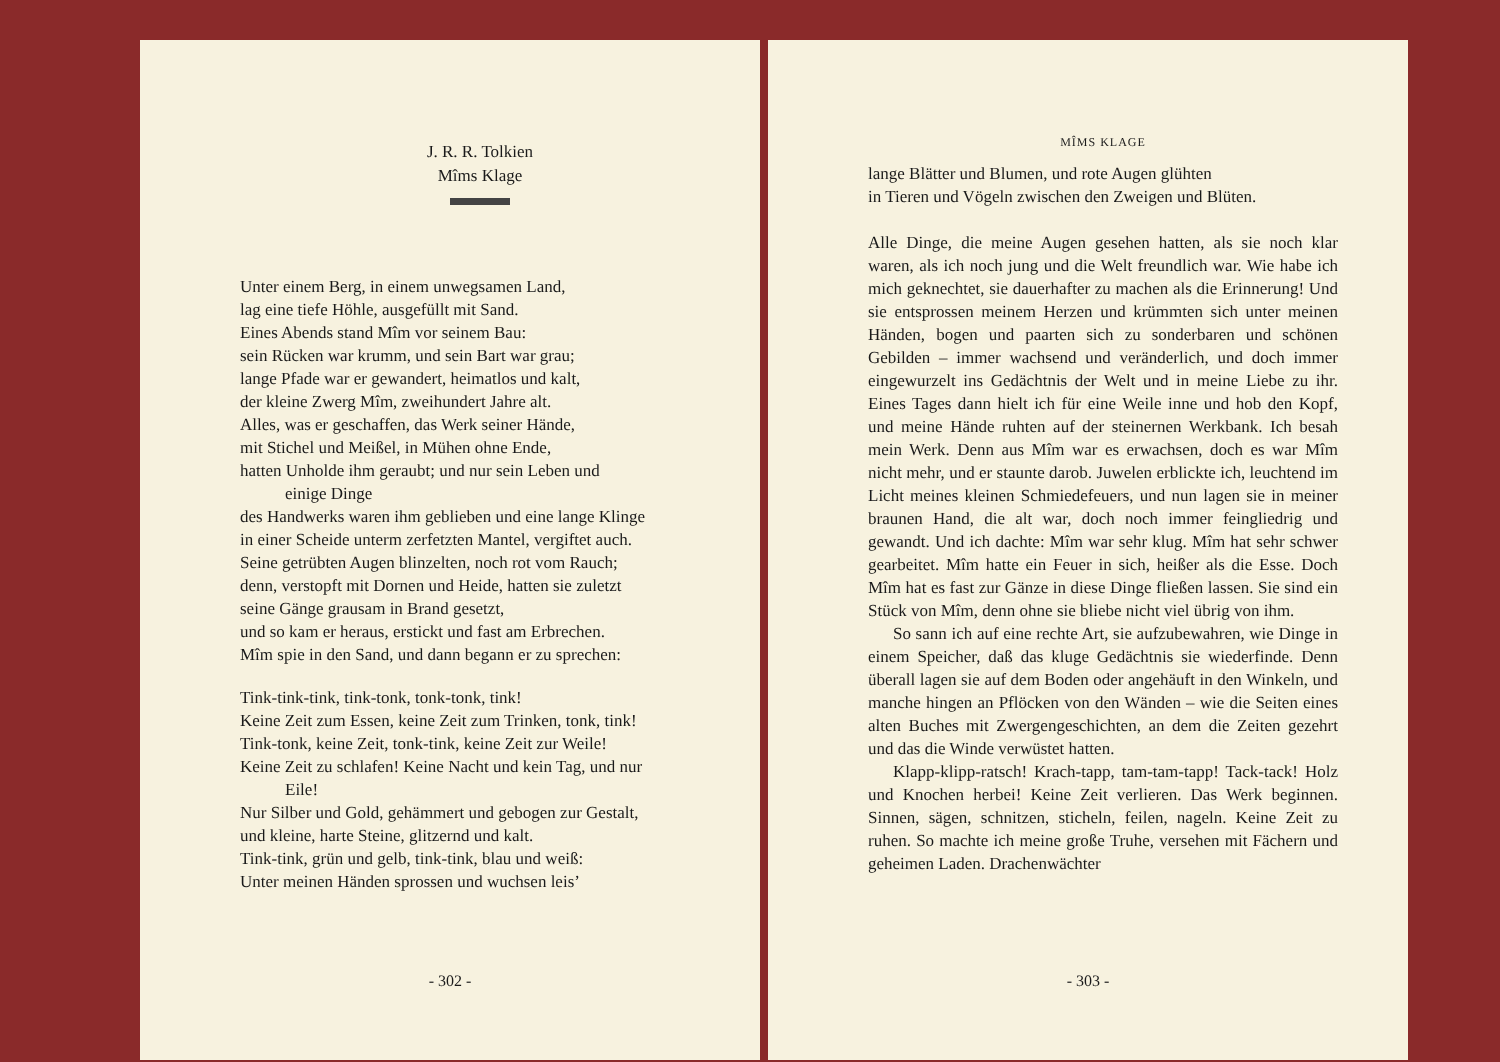J. R. R. Tolkien
Mîms Klage
Unter einem Berg, in einem unwegsamen Land,
lag eine tiefe Höhle, ausgefüllt mit Sand.
Eines Abends stand Mîm vor seinem Bau:
sein Rücken war krumm, und sein Bart war grau;
lange Pfade war er gewandert, heimatlos und kalt,
der kleine Zwerg Mîm, zweihundert Jahre alt.
Alles, was er geschaffen, das Werk seiner Hände,
mit Stichel und Meißel, in Mühen ohne Ende,
hatten Unholde ihm geraubt; und nur sein Leben und
einige Dinge
des Handwerks waren ihm geblieben und eine lange Klinge
in einer Scheide unterm zerfetzten Mantel, vergiftet auch.
Seine getrübten Augen blinzelten, noch rot vom Rauch;
denn, verstopft mit Dornen und Heide, hatten sie zuletzt
seine Gänge grausam in Brand gesetzt,
und so kam er heraus, erstickt und fast am Erbrechen.
Mîm spie in den Sand, und dann begann er zu sprechen:
Tink-tink-tink, tink-tonk, tonk-tonk, tink!
Keine Zeit zum Essen, keine Zeit zum Trinken, tonk, tink!
Tink-tonk, keine Zeit, tonk-tink, keine Zeit zur Weile!
Keine Zeit zu schlafen! Keine Nacht und kein Tag, und nur
Eile!
Nur Silber und Gold, gehämmert und gebogen zur Gestalt,
und kleine, harte Steine, glitzernd und kalt.
Tink-tink, grün und gelb, tink-tink, blau und weiß:
Unter meinen Händen sprossen und wuchsen leis’
- 302 -
MÎMS KLAGE
lange Blätter und Blumen, und rote Augen glühten
in Tieren und Vögeln zwischen den Zweigen und Blüten.
Alle Dinge, die meine Augen gesehen hatten, als sie noch klar waren, als ich noch jung und die Welt freundlich war. Wie habe ich mich geknechtet, sie dauerhafter zu machen als die Erinnerung! Und sie entsprossen meinem Herzen und krümmten sich unter meinen Händen, bogen und paarten sich zu sonderbaren und schönen Gebilden – immer wachsend und veränderlich, und doch immer eingewurzelt ins Gedächtnis der Welt und in meine Liebe zu ihr. Eines Tages dann hielt ich für eine Weile inne und hob den Kopf, und meine Hände ruhten auf der steinernen Werkbank. Ich besah mein Werk. Denn aus Mîm war es erwachsen, doch es war Mîm nicht mehr, und er staunte darob. Juwelen erblickte ich, leuchtend im Licht meines kleinen Schmiedefeuers, und nun lagen sie in meiner braunen Hand, die alt war, doch noch immer feingliedrig und gewandt. Und ich dachte: Mîm war sehr klug. Mîm hat sehr schwer gearbeitet. Mîm hatte ein Feuer in sich, heißer als die Esse. Doch Mîm hat es fast zur Gänze in diese Dinge fließen lassen. Sie sind ein Stück von Mîm, denn ohne sie bliebe nicht viel übrig von ihm.
So sann ich auf eine rechte Art, sie aufzubewahren, wie Dinge in einem Speicher, daß das kluge Gedächtnis sie wiederfinde. Denn überall lagen sie auf dem Boden oder angehäuft in den Winkeln, und manche hingen an Pflöcken von den Wänden – wie die Seiten eines alten Buches mit Zwergengeschichten, an dem die Zeiten gezehrt und das die Winde verwüstet hatten.
Klapp-klipp-ratsch! Krach-tapp, tam-tam-tapp! Tack-tack! Holz und Knochen herbei! Keine Zeit verlieren. Das Werk beginnen. Sinnen, sägen, schnitzen, sticheln, feilen, nageln. Keine Zeit zu ruhen. So machte ich meine große Truhe, versehen mit Fächern und geheimen Laden. Drachenwächter
- 303 -